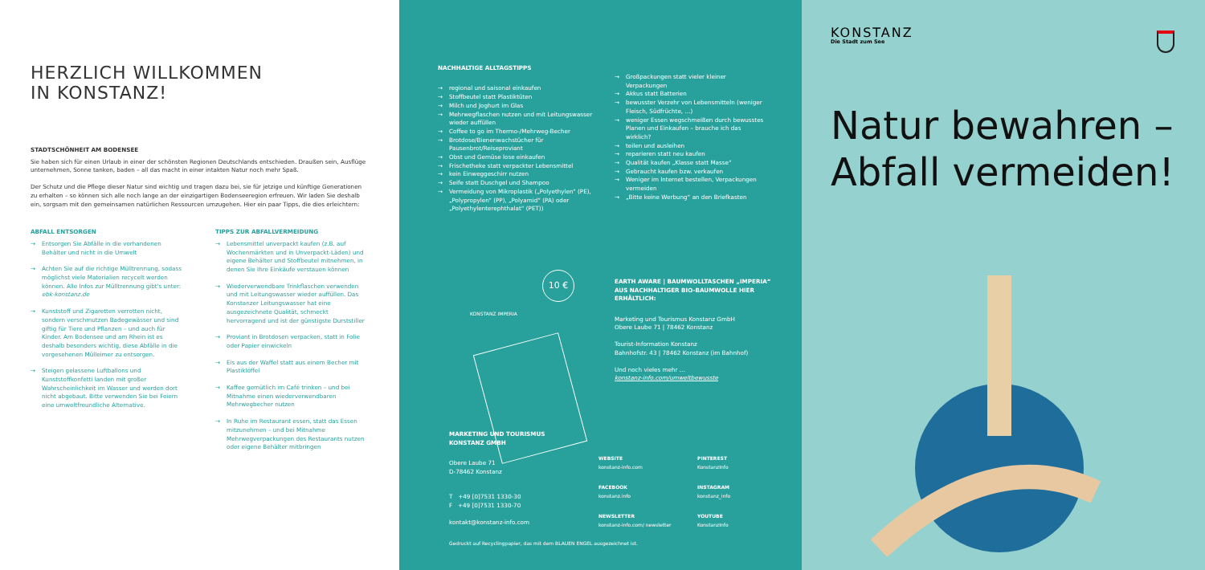HERZLICH WILLKOMMEN
IN KONSTANZ!
STADTSCHÖNHEIT AM BODENSEE
Sie haben sich für einen Urlaub in einer der schönsten Regionen Deutschlands entschieden. Draußen sein, Ausflüge unternehmen, Sonne tanken, baden – all das macht in einer intakten Natur noch mehr Spaß.
Der Schutz und die Pflege dieser Natur sind wichtig und tragen dazu bei, sie für jetzige und künftige Generationen zu erhalten – so können sich alle noch lange an der einzigartigen Bodenseeregion erfreuen. Wir laden Sie deshalb ein, sorgsam mit den gemeinsamen natürlichen Ressourcen umzugehen. Hier ein paar Tipps, die dies erleichtern:
ABFALL ENTSORGEN
→ Entsorgen Sie Abfälle in die vorhandenen Behälter und nicht in die Umwelt
→ Achten Sie auf die richtige Mülltrennung, sodass möglichst viele Materialien recycelt werden können. Alle Infos zur Mülltrennung gibt's unter: ebk-konstanz.de
→ Kunststoff und Zigaretten verrotten nicht, sondern verschmutzen Badegewässer und sind giftig für Tiere und Pflanzen – und auch für Kinder. Am Bodensee und am Rhein ist es deshalb besonders wichtig, diese Abfälle in die vorgesehenen Müll­eimer zu entsorgen.
→ Steigen gelassene Luftballons und Kunststoffkonfetti landen mit großer Wahrscheinlichkeit im Wasser und werden dort nicht abgebaut. Bitte verwenden Sie bei Feiern eine umweltfreundliche Alternative.
TIPPS ZUR ABFALLVERMEIDUNG
→ Lebensmittel unverpackt kaufen (z.B. auf Wochenmärkten und in Unverpackt-Läden) und eigene Behälter und Stoffbeutel mitnehmen, in denen Sie Ihre Einkäufe verstauen können
→ Wiederverwendbare Trinkflaschen verwenden und mit Leitungswasser wieder auffüllen. Das Konstanzer Leitungswasser hat eine ausgezeichnete Qualität, schmeckt hervorragend und ist der günstigste Durststiller
→ Proviant in Brotdosen verpacken, statt in Folie oder Papier einwickeln
→ Eis aus der Waffel statt aus einem Becher mit Plastiklöffel
→ Kaffee gemütlich im Café trinken – und bei Mitnahme einen wiederverwendbaren Mehrwegbecher nutzen
→ In Ruhe im Restaurant essen, statt das Essen mitzunehmen – und bei Mitnahme Mehrwegverpackungen des Restaurants nutzen oder eigene Behälter mitbringen
NACHHALTIGE ALLTAGSTIPPS
→ regional und saisonal einkaufen
→ Stoffbeutel statt Plastiktüten
→ Milch und Joghurt im Glas
→ Mehrwegflaschen nutzen und mit Leitungswasser wieder auffüllen
→ Coffee to go im Thermo-/Mehrweg-Becher
→ Brotdose/Bienenwachstücher für Pausenbrot/Reiseproviant
→ Obst und Gemüse lose einkaufen
→ Frischetheke statt verpackter Lebensmittel
→ kein Einweggeschirr nutzen
→ Seife statt Duschgel und Shampoo
→ Vermeidung von Mikroplastik („Polyethylen“ (PE), „Polypropylen“ (PP), „Polyamid“ (PA) oder „Polyethylenterephthalat“ (PET))
→ Großpackungen statt vieler kleiner Verpackungen
→ Akkus statt Batterien
→ bewusster Verzehr von Lebensmitteln (weniger Fleisch, Südfrüchte, …)
→ weniger Essen wegschmeißen durch bewusstes Planen und Einkaufen – brauche ich das wirklich?
→ teilen und ausleihen
→ reparieren statt neu kaufen
→ Qualität kaufen „Klasse statt Masse“
→ Gebraucht kaufen bzw. verkaufen
→ Weniger im Internet bestellen, Verpackungen vermeiden
→ „Bitte keine Werbung“ an den Briefkasten
10 €
KONSTANZ IMPERIA
EARTH AWARE | BAUMWOLLTASCHEN „IMPERIA“ AUS NACHHALTIGER BIO-BAUMWOLLE HIER ERHÄLTLICH:
Marketing und Tourismus Konstanz GmbH
Obere Laube 71 | 78462 Konstanz
Tourist-Information Konstanz
Bahnhofstr. 43 | 78462 Konstanz (im Bahnhof)
Und noch vieles mehr …
konstanz-info.com/umweltbewusste
MARKETING UND TOURISMUS
KONSTANZ GMBH
Obere Laube 71
D-78462 Konstanz
T +49 [0]7531 1330-30
F +49 [0]7531 1330-70
kontakt@konstanz-info.com
WEBSITE
konstanz-info.com
PINTEREST
KonstanzInfo
FACEBOOK
konstanz.info
INSTAGRAM
konstanz_info
NEWSLETTER
konstanz-info.com/ newsletter
YOUTUBE
KonstanzInfo
Gedruckt auf Recyclingpapier, das mit dem BLAUEN ENGEL ausgezeichnet ist.
KONSTANZ
Die Stadt zum See
Natur bewahren –
Abfall vermeiden!